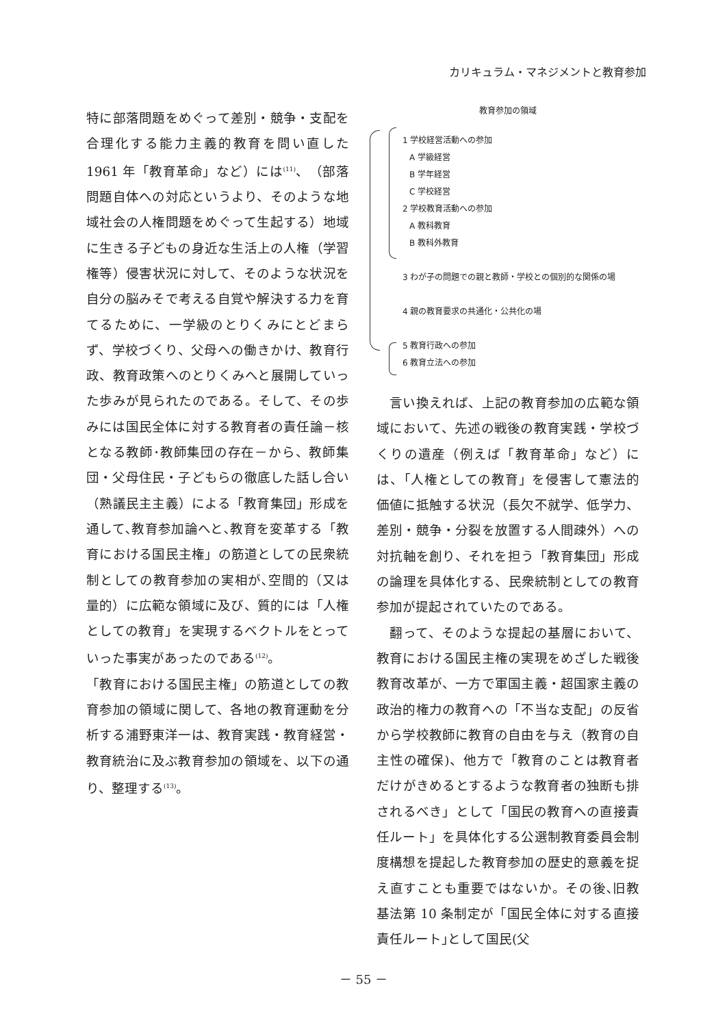カリキュラム・マネジメントと教育参加
特に部落問題をめぐって差別・競争・支配を合理化する能力主義的教育を問い直した 1961 年「教育革命」など）には<sup>(11)</sup>、（部落問題自体への対応というより、そのような地域社会の人権問題をめぐって生起する）地域に生きる子どもの身近な生活上の人権（学習権等）侵害状況に対して、そのような状況を自分の脳みそで考える自覚や解決する力を育てるために、一学級のとりくみにとどまらず、学校づくり、父母への働きかけ、教育行政、教育政策へのとりくみへと展開していった歩みが見られたのである。そして、その歩みには国民全体に対する教育者の責任論－核となる教師･教師集団の存在－から、教師集団・父母住民・子どもらの徹底した話し合い（熟議民主主義）による「教育集団」形成を通して､教育参加論へと､教育を変革する「教育における国民主権」の筋道としての民衆統制としての教育参加の実相が､空間的（又は量的）に広範な領域に及び、質的には「人権としての教育」を実現するベクトルをとっていった事実があったのである<sup>(12)</sup>。
「教育における国民主権」の筋道としての教育参加の領域に関して、各地の教育運動を分析する浦野東洋一は、教育実践・教育経営・教育統治に及ぶ教育参加の領域を、以下の通り、整理する<sup>(13)</sup>。
教育参加の領域
1 学校経営活動への参加
A 学級経営
B 学年経営
C 学校経営
2 学校教育活動への参加
A 教科教育
B 教科外教育
3 わが子の問題での親と教師・学校との個別的な関係の場
4 親の教育要求の共通化・公共化の場
5 教育行政への参加
6 教育立法への参加
　言い換えれば、上記の教育参加の広範な領域において、先述の戦後の教育実践・学校づくりの遺産（例えば「教育革命」など）には、「人権としての教育」を侵害して憲法的価値に抵触する状況（長欠不就学、低学力、差別・競争・分裂を放置する人間疎外）への対抗軸を創り、それを担う「教育集団」形成の論理を具体化する、民衆統制としての教育参加が提起されていたのである。
　翻って、そのような提起の基層において、教育における国民主権の実現をめざした戦後教育改革が、一方で軍国主義・超国家主義の政治的権力の教育への「不当な支配」の反省から学校教師に教育の自由を与え（教育の自主性の確保)、他方で「教育のことは教育者だけがきめるとするような教育者の独断も排されるべき」として「国民の教育への直接責任ルート」を具体化する公選制教育委員会制度構想を提起した教育参加の歴史的意義を捉え直すことも重要ではないか。その後､旧教基法第 10 条制定が「国民全体に対する直接責任ルート｣として国民(父
－ 55 －